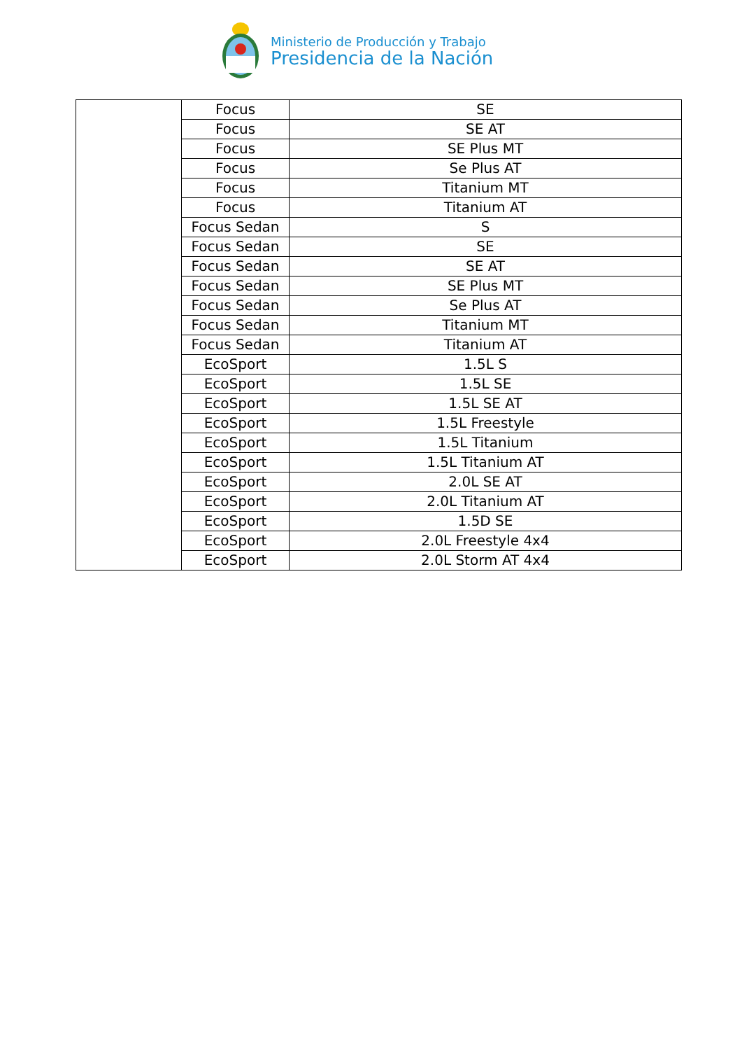Ministerio de Producción y Trabajo
Presidencia de la Nación
| | Focus | SE |
| | Focus | SE AT |
| | Focus | SE Plus MT |
| | Focus | Se Plus AT |
| | Focus | Titanium MT |
| | Focus | Titanium AT |
| | Focus Sedan | S |
| | Focus Sedan | SE |
| | Focus Sedan | SE AT |
| | Focus Sedan | SE Plus MT |
| | Focus Sedan | Se Plus AT |
| | Focus Sedan | Titanium MT |
| | Focus Sedan | Titanium AT |
| | EcoSport | 1.5L S |
| | EcoSport | 1.5L SE |
| | EcoSport | 1.5L SE AT |
| | EcoSport | 1.5L Freestyle |
| | EcoSport | 1.5L Titanium |
| | EcoSport | 1.5L Titanium AT |
| | EcoSport | 2.0L SE AT |
| | EcoSport | 2.0L Titanium AT |
| | EcoSport | 1.5D SE |
| | EcoSport | 2.0L Freestyle 4x4 |
| | EcoSport | 2.0L Storm AT 4x4 |